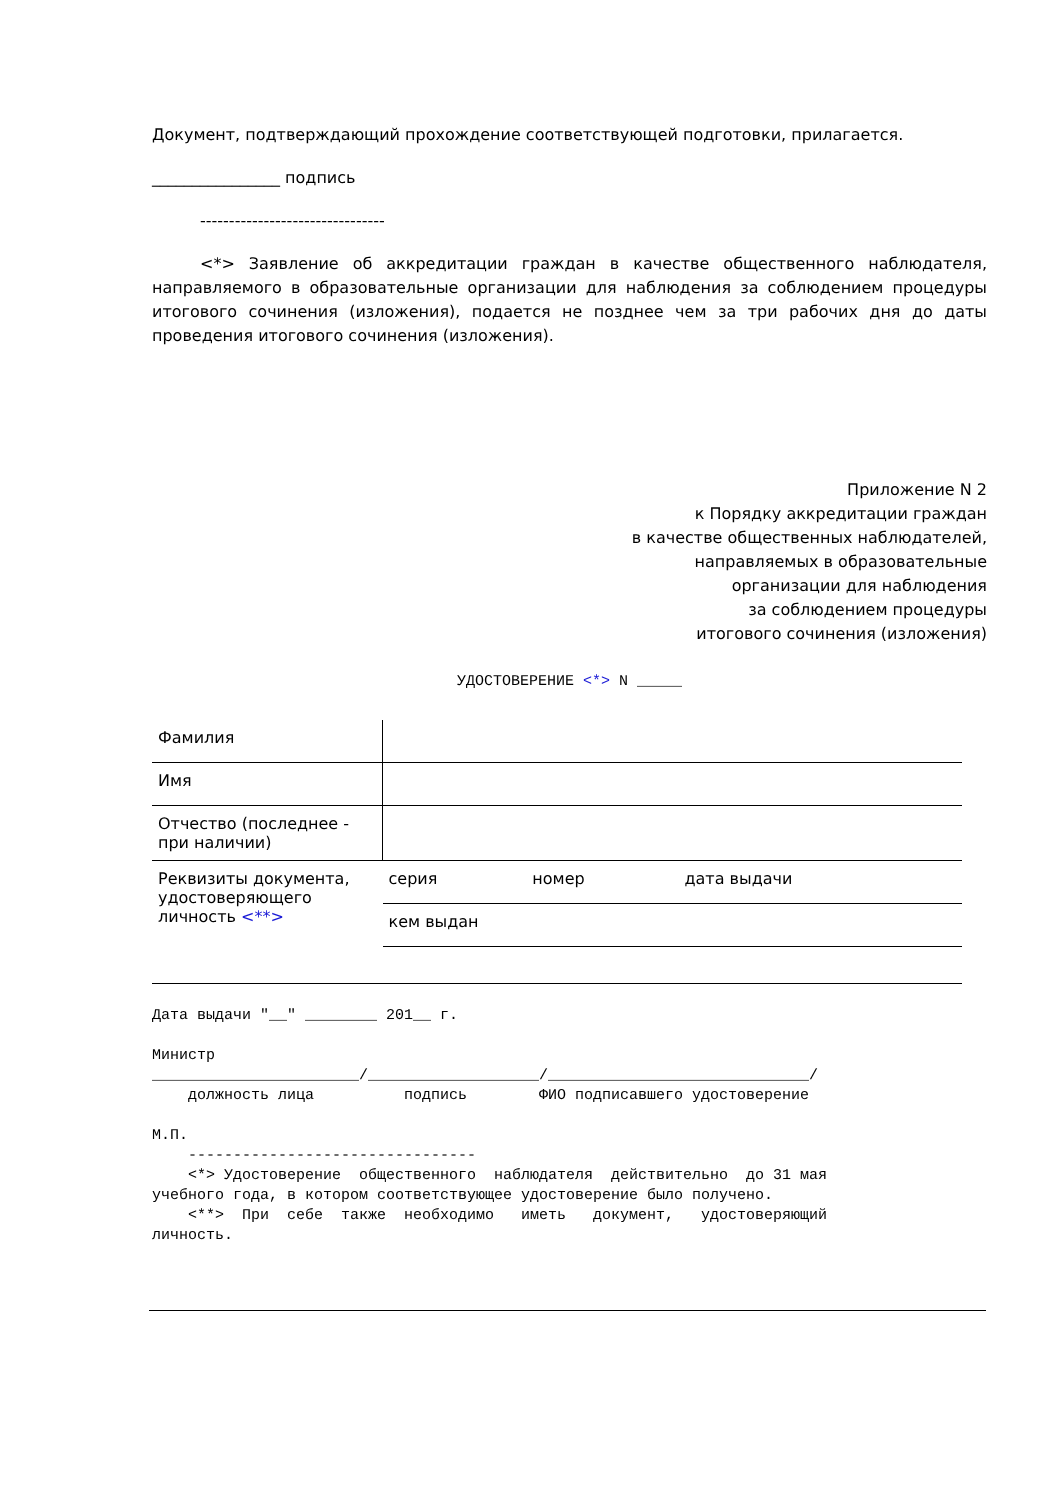Документ, подтверждающий прохождение соответствующей подготовки, прилагается.
________________ подпись
--------------------------------
<*> Заявление об аккредитации граждан в качестве общественного наблюдателя, направляемого в образовательные организации для наблюдения за соблюдением процедуры итогового сочинения (изложения), подается не позднее чем за три рабочих дня до даты проведения итогового сочинения (изложения).
Приложение N 2
к Порядку аккредитации граждан
в качестве общественных наблюдателей,
направляемых в образовательные
организации для наблюдения
за соблюдением процедуры
итогового сочинения (изложения)
УДОСТОВЕРЕНИЕ <*> N _____
| Фамилия | | | |
| Имя | | | |
| Отчество (последнее - при наличии) | | | |
| Реквизиты документа, удостоверяющего личность <**> | серия | номер | дата выдачи |
| | кем выдан | | |
Дата выдачи "__" ________ 201__ г.
Министр _______________________/___________________/_____________________________/ должность лица подпись ФИО подписавшего удостоверение
М.П. -------------------------------- <*> Удостоверение общественного наблюдателя действительно до 31 мая учебного года, в котором соответствующее удостоверение было получено. <**> При себе также необходимо иметь документ, удостоверяющий личность.